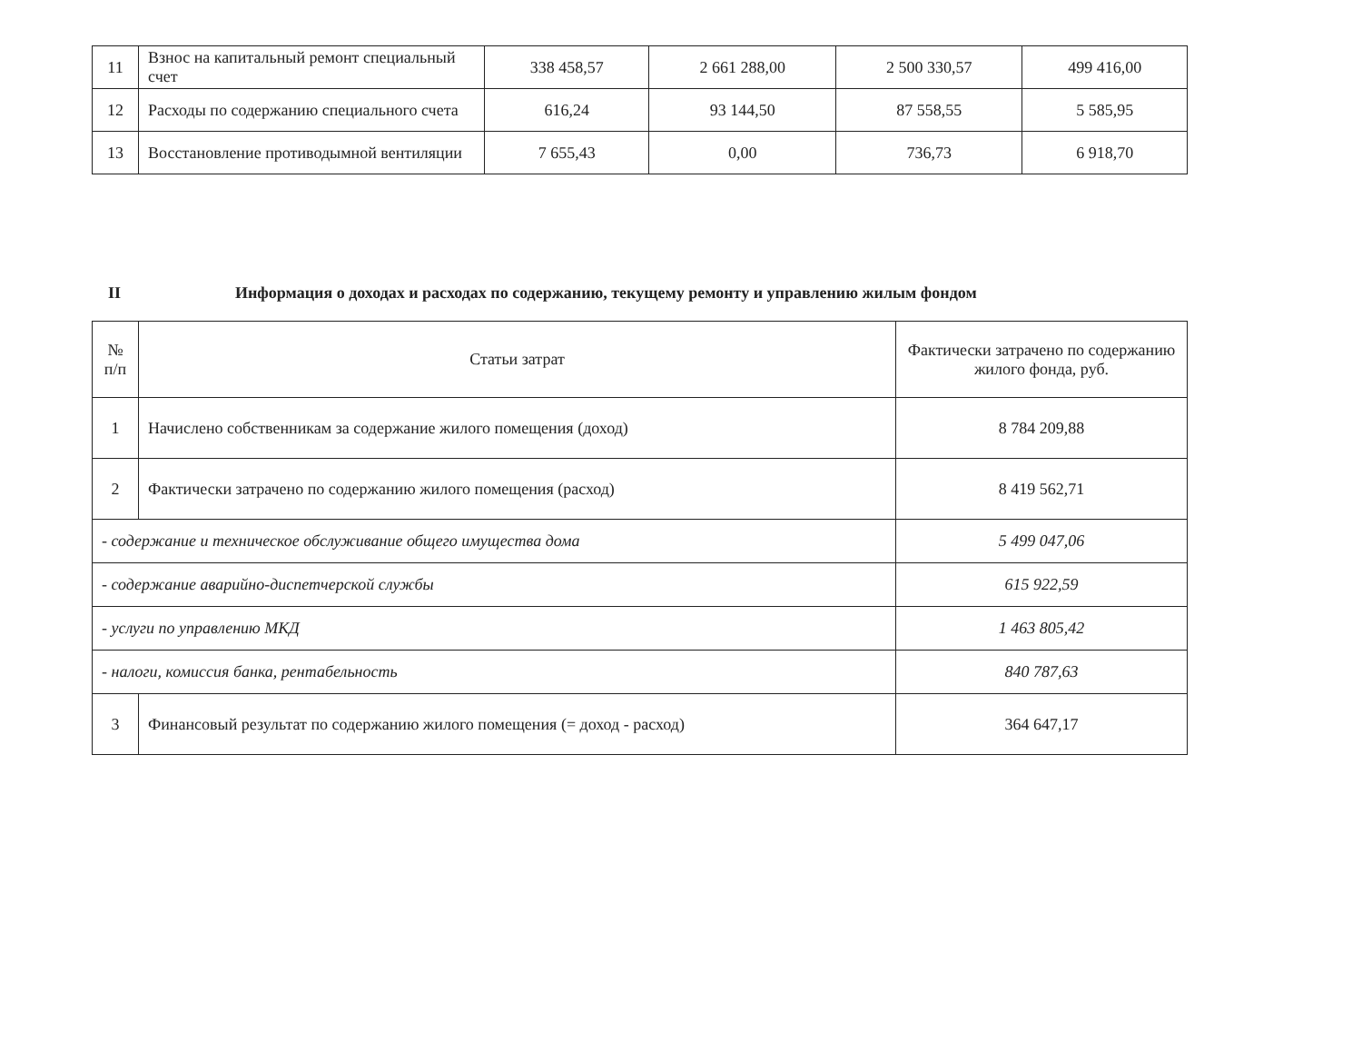| 11 | Взнос на капитальный ремонт специальный счет | 338 458,57 | 2 661 288,00 | 2 500 330,57 | 499 416,00 |
| 12 | Расходы по содержанию специального счета | 616,24 | 93 144,50 | 87 558,55 | 5 585,95 |
| 13 | Восстановление противодымной вентиляции | 7 655,43 | 0,00 | 736,73 | 6 918,70 |
II Информация о доходах и расходах по содержанию, текущему ремонту и управлению жилым фондом
| № п/п | Статьи затрат | Фактически затрачено по содержанию жилого фонда, руб. |
| --- | --- | --- |
| 1 | Начислено собственникам за содержание жилого помещения (доход) | 8 784 209,88 |
| 2 | Фактически затрачено по содержанию жилого помещения (расход) | 8 419 562,71 |
| - содержание и техническое обслуживание общего имущества дома | | 5 499 047,06 |
| - содержание аварийно-диспетчерской службы | | 615 922,59 |
| - услуги по управлению МКД | | 1 463 805,42 |
| - налоги, комиссия банка, рентабельность | | 840 787,63 |
| 3 | Финансовый результат по содержанию жилого помещения (= доход - расход) | 364 647,17 |